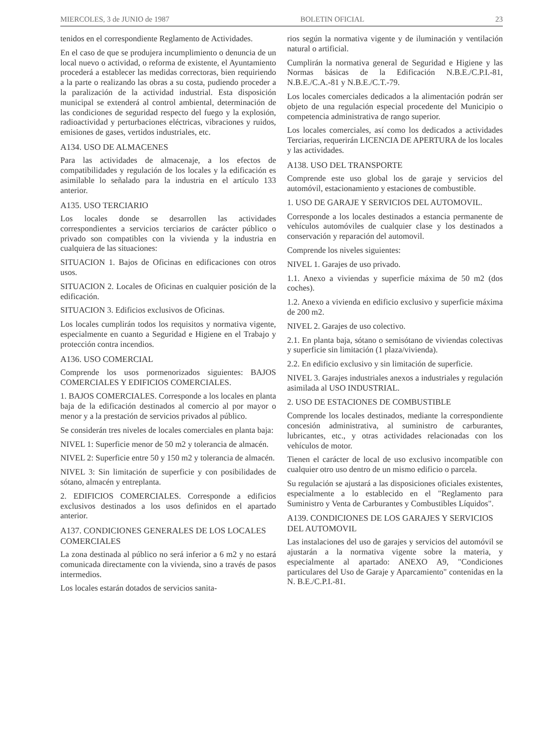MIERCOLES, 3 de JUNIO de 1987 BOLETIN OFICIAL 23
tenidos en el correspondiente Reglamento de Actividades.
En el caso de que se produjera incumplimiento o denuncia de un local nuevo o actividad, o reforma de existente, el Ayuntamiento procederá a establecer las medidas correctoras, bien requiriendo a la parte o realizando las obras a su costa, pudiendo proceder a la paralización de la actividad industrial. Esta disposición municipal se extenderá al control ambiental, determinación de las condiciones de seguridad respecto del fuego y la explosión, radioactividad y perturbaciones eléctricas, vibraciones y ruidos, emisiones de gases, vertidos industriales, etc.
A134. USO DE ALMACENES
Para las actividades de almacenaje, a los efectos de compatibilidades y regulación de los locales y la edificación es asimilable lo señalado para la industria en el artículo 133 anterior.
A135. USO TERCIARIO
Los locales donde se desarrollen las actividades correspondientes a servicios terciarios de carácter público o privado son compatibles con la vivienda y la industria en cualquiera de las situaciones:
SITUACION 1. Bajos de Oficinas en edificaciones con otros usos.
SITUACION 2. Locales de Oficinas en cualquier posición de la edificación.
SITUACION 3. Edificios exclusivos de Oficinas.
Los locales cumplirán todos los requisitos y normativa vigente, especialmente en cuanto a Seguridad e Higiene en el Trabajo y protección contra incendios.
A136. USO COMERCIAL
Comprende los usos pormenorizados siguientes: BAJOS COMERCIALES Y EDIFICIOS COMERCIALES.
1. BAJOS COMERCIALES. Corresponde a los locales en planta baja de la edificación destinados al comercio al por mayor o menor y a la prestación de servicios privados al público.
Se considerán tres niveles de locales comerciales en planta baja:
NIVEL 1: Superficie menor de 50 m2 y tolerancia de almacén.
NIVEL 2: Superficie entre 50 y 150 m2 y tolerancia de almacén.
NIVEL 3: Sin limitación de superficie y con posibilidades de sótano, almacén y entreplanta.
2. EDIFICIOS COMERCIALES. Corresponde a edificios exclusivos destinados a los usos definidos en el apartado anterior.
A137. CONDICIONES GENERALES DE LOS LOCALES COMERCIALES
La zona destinada al público no será inferior a 6 m2 y no estará comunicada directamente con la vivienda, sino a través de pasos intermedios.
Los locales estarán dotados de servicios sanita-
rios según la normativa vigente y de iluminación y ventilación natural o artificial.
Cumplirán la normativa general de Seguridad e Higiene y las Normas básicas de la Edificación N.B.E./C.P.I.-81, N.B.E./C.A.-81 y N.B.E./C.T.-79.
Los locales comerciales dedicados a la alimentación podrán ser objeto de una regulación especial procedente del Municipio o competencia administrativa de rango superior.
Los locales comerciales, así como los dedicados a actividades Terciarias, requerirán LICENCIA DE APERTURA de los locales y las actividades.
A138. USO DEL TRANSPORTE
Comprende este uso global los de garaje y servicios del automóvil, estacionamiento y estaciones de combustible.
1. USO DE GARAJE Y SERVICIOS DEL AUTOMOVIL.
Corresponde a los locales destinados a estancia permanente de vehículos automóviles de cualquier clase y los destinados a conservación y reparación del automovil.
Comprende los niveles siguientes:
NIVEL 1. Garajes de uso privado.
1.1. Anexo a viviendas y superficie máxima de 50 m2 (dos coches).
1.2. Anexo a vivienda en edificio exclusivo y superficie máxima de 200 m2.
NIVEL 2. Garajes de uso colectivo.
2.1. En planta baja, sótano o semisótano de viviendas colectivas y superficie sin limitación (1 plaza/vivienda).
2.2. En edificio exclusivo y sin limitación de superficie.
NIVEL 3. Garajes industriales anexos a industriales y regulación asimilada al USO INDUSTRIAL.
2. USO DE ESTACIONES DE COMBUSTIBLE
Comprende los locales destinados, mediante la correspondiente concesión administrativa, al suministro de carburantes, lubricantes, etc., y otras actividades relacionadas con los vehículos de motor.
Tienen el carácter de local de uso exclusivo incompatible con cualquier otro uso dentro de un mismo edificio o parcela.
Su regulación se ajustará a las disposiciones oficiales existentes, especialmente a lo establecido en el "Reglamento para Suministro y Venta de Carburantes y Combustibles Líquidos".
A139. CONDICIONES DE LOS GARAJES Y SERVICIOS DEL AUTOMOVIL
Las instalaciones del uso de garajes y servicios del automóvil se ajustarán a la normativa vigente sobre la materia, y especialmente al apartado: ANEXO A9, "Condiciones particulares del Uso de Garaje y Aparcamiento" contenidas en la N. B.E./C.P.I.-81.